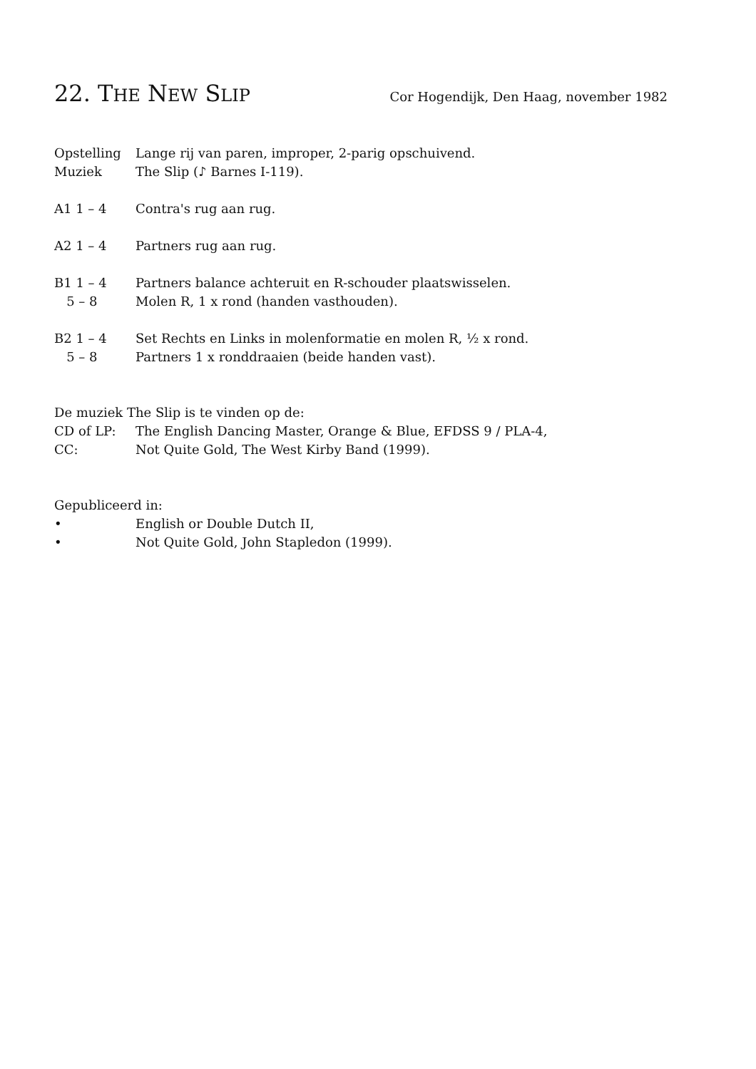22. THE NEW SLIP Cor Hogendijk, Den Haag, november 1982
Opstelling Lange rij van paren, improper, 2-parig opschuivend.
Muziek The Slip (♪ Barnes I-119).
A1 1 – 4 Contra's rug aan rug.
A2 1 – 4 Partners rug aan rug.
B1 1 – 4 Partners balance achteruit en R-schouder plaatswisselen.
5 – 8 Molen R, 1 x rond (handen vasthouden).
B2 1 – 4 Set Rechts en Links in molenformatie en molen R, ½ x rond.
5 – 8 Partners 1 x ronddraaien (beide handen vast).
De muziek The Slip is te vinden op de:
CD of LP: The English Dancing Master, Orange & Blue, EFDSS 9 / PLA-4,
CC: Not Quite Gold, The West Kirby Band (1999).
Gepubliceerd in:
• English or Double Dutch II,
• Not Quite Gold, John Stapledon (1999).